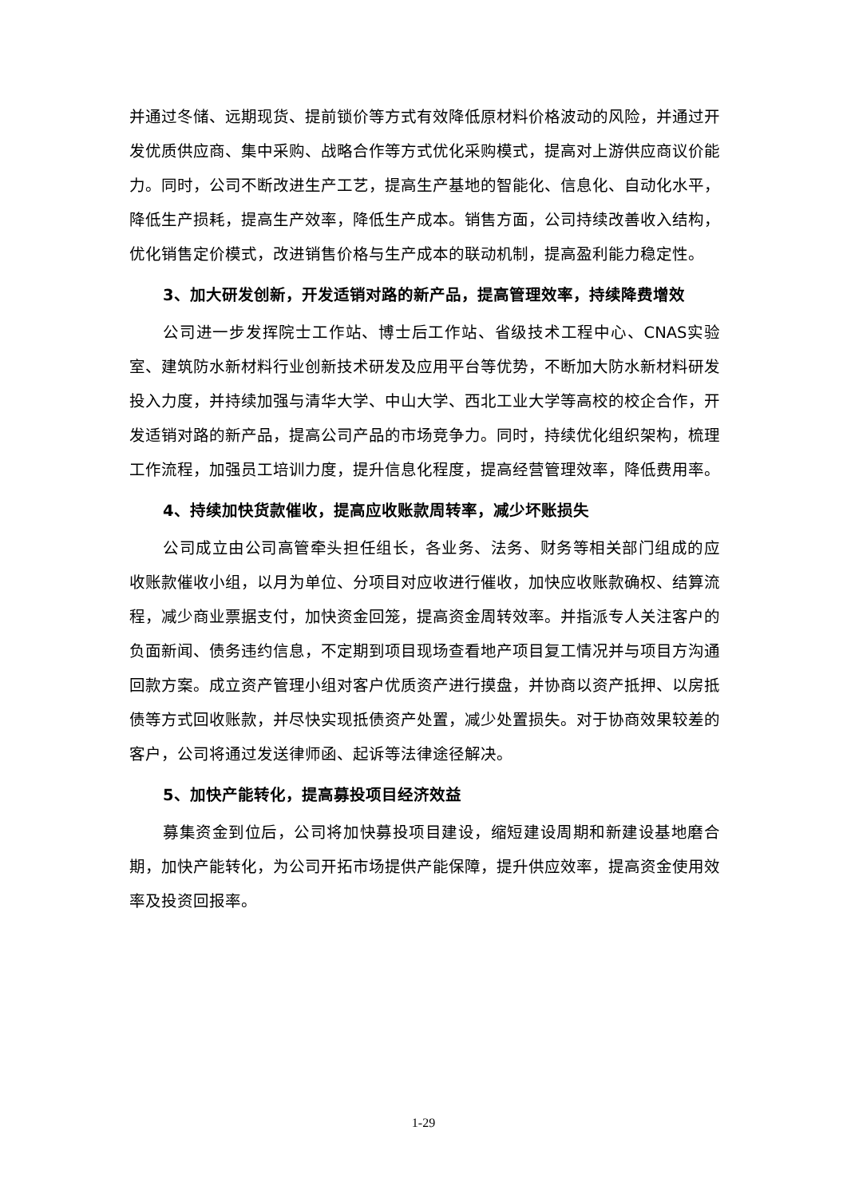并通过冬储、远期现货、提前锁价等方式有效降低原材料价格波动的风险，并通过开发优质供应商、集中采购、战略合作等方式优化采购模式，提高对上游供应商议价能力。同时，公司不断改进生产工艺，提高生产基地的智能化、信息化、自动化水平，降低生产损耗，提高生产效率，降低生产成本。销售方面，公司持续改善收入结构，优化销售定价模式，改进销售价格与生产成本的联动机制，提高盈利能力稳定性。
3、加大研发创新，开发适销对路的新产品，提高管理效率，持续降费增效
公司进一步发挥院士工作站、博士后工作站、省级技术工程中心、CNAS实验室、建筑防水新材料行业创新技术研发及应用平台等优势，不断加大防水新材料研发投入力度，并持续加强与清华大学、中山大学、西北工业大学等高校的校企合作，开发适销对路的新产品，提高公司产品的市场竞争力。同时，持续优化组织架构，梳理工作流程，加强员工培训力度，提升信息化程度，提高经营管理效率，降低费用率。
4、持续加快货款催收，提高应收账款周转率，减少坏账损失
公司成立由公司高管牵头担任组长，各业务、法务、财务等相关部门组成的应收账款催收小组，以月为单位、分项目对应收进行催收，加快应收账款确权、结算流程，减少商业票据支付，加快资金回笼，提高资金周转效率。并指派专人关注客户的负面新闻、债务违约信息，不定期到项目现场查看地产项目复工情况并与项目方沟通回款方案。成立资产管理小组对客户优质资产进行摸盘，并协商以资产抵押、以房抵债等方式回收账款，并尽快实现抵债资产处置，减少处置损失。对于协商效果较差的客户，公司将通过发送律师函、起诉等法律途径解决。
5、加快产能转化，提高募投项目经济效益
募集资金到位后，公司将加快募投项目建设，缩短建设周期和新建设基地磨合期，加快产能转化，为公司开拓市场提供产能保障，提升供应效率，提高资金使用效率及投资回报率。
1-29